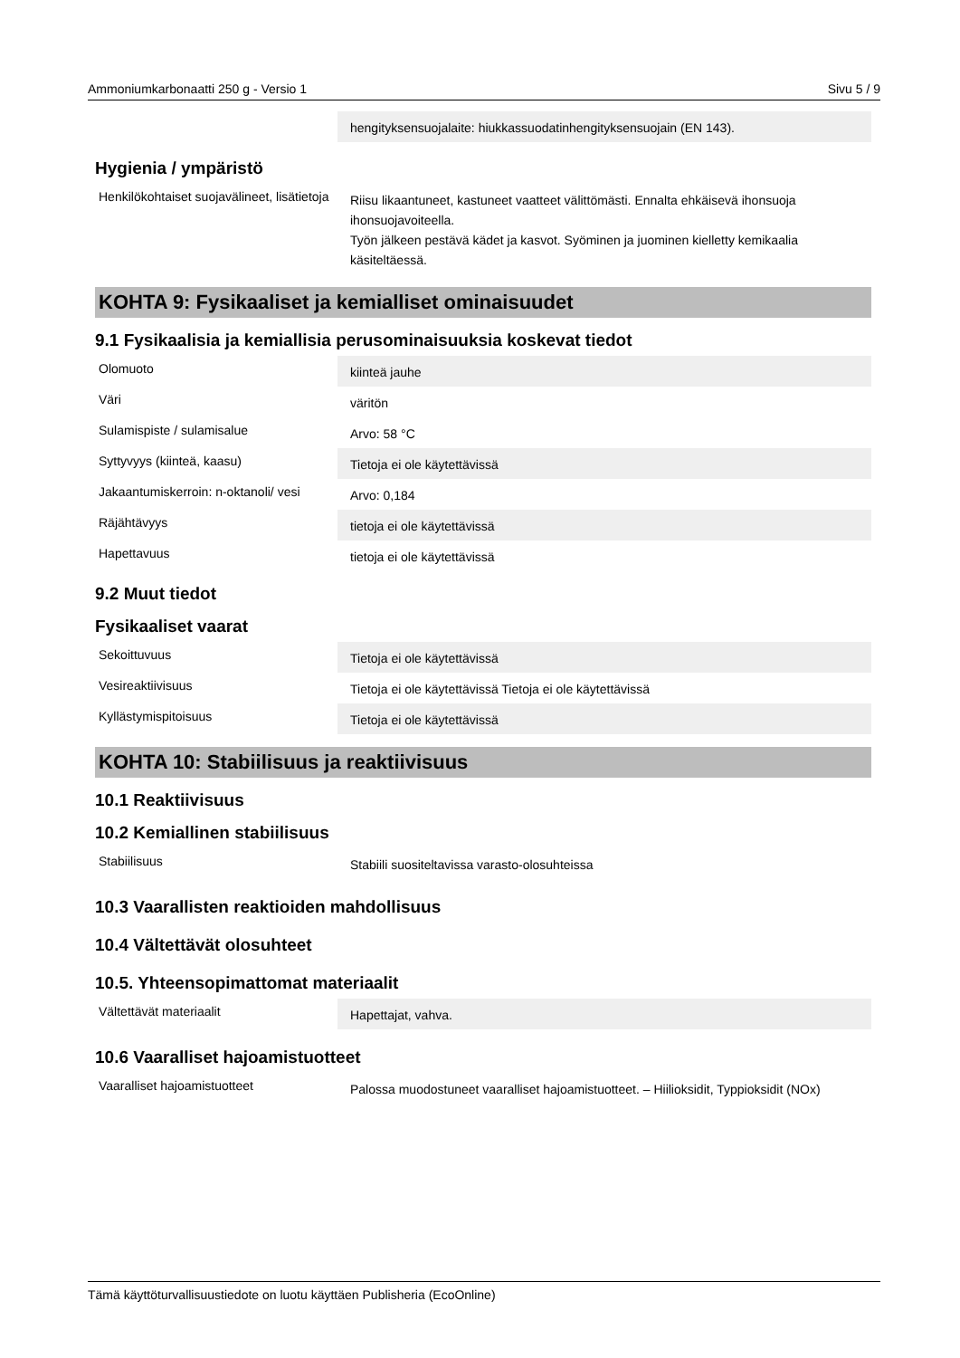Ammoniumkarbonaatti 250 g - Versio 1 Sivu 5 / 9
| | hengityksensuojalaite: hiukkassuodatinhengityksensuojain (EN 143). |
Hygienia / ympäristö
| Henkilökohtaiset suojavälineet, lisätietoja | Riisu likaantuneet, kastuneet vaatteet välittömästi. Ennalta ehkäisevä ihonsuoja ihonsuojavoiteella. Työn jälkeen pestävä kädet ja kasvot. Syöminen ja juominen kielletty kemikaalia käsiteltäessä. |
KOHTA 9: Fysikaaliset ja kemialliset ominaisuudet
9.1 Fysikaalisia ja kemiallisia perusominaisuuksia koskevat tiedot
| Olomuoto | kiinteä jauhe |
| Väri | väritön |
| Sulamispiste / sulamisalue | Arvo: 58 °C |
| Syttyvyys (kiinteä, kaasu) | Tietoja ei ole käytettävissä |
| Jakaantumiskerroin: n-oktanoli/ vesi | Arvo: 0,184 |
| Räjähtävyys | tietoja ei ole käytettävissä |
| Hapettavuus | tietoja ei ole käytettävissä |
9.2 Muut tiedot
Fysikaaliset vaarat
| Sekoittuvuus | Tietoja ei ole käytettävissä |
| Vesireaktiivisuus | Tietoja ei ole käytettävissä Tietoja ei ole käytettävissä |
| Kyllästymispitoisuus | Tietoja ei ole käytettävissä |
KOHTA 10: Stabiilisuus ja reaktiivisuus
10.1 Reaktiivisuus
10.2 Kemiallinen stabiilisuus
| Stabiilisuus | Stabiili suositeltavissa varasto-olosuhteissa |
10.3 Vaarallisten reaktioiden mahdollisuus
10.4 Vältettävät olosuhteet
10.5. Yhteensopimattomat materiaalit
| Vältettävät materiaalit | Hapettajat, vahva. |
10.6 Vaaralliset hajoamistuotteet
| Vaaralliset hajoamistuotteet | Palossa muodostuneet vaaralliset hajoamistuotteet. – Hiilioksidit, Typpioksidit (NOx) |
Tämä käyttöturvallisuustiedote on luotu käyttäen Publisheria (EcoOnline)